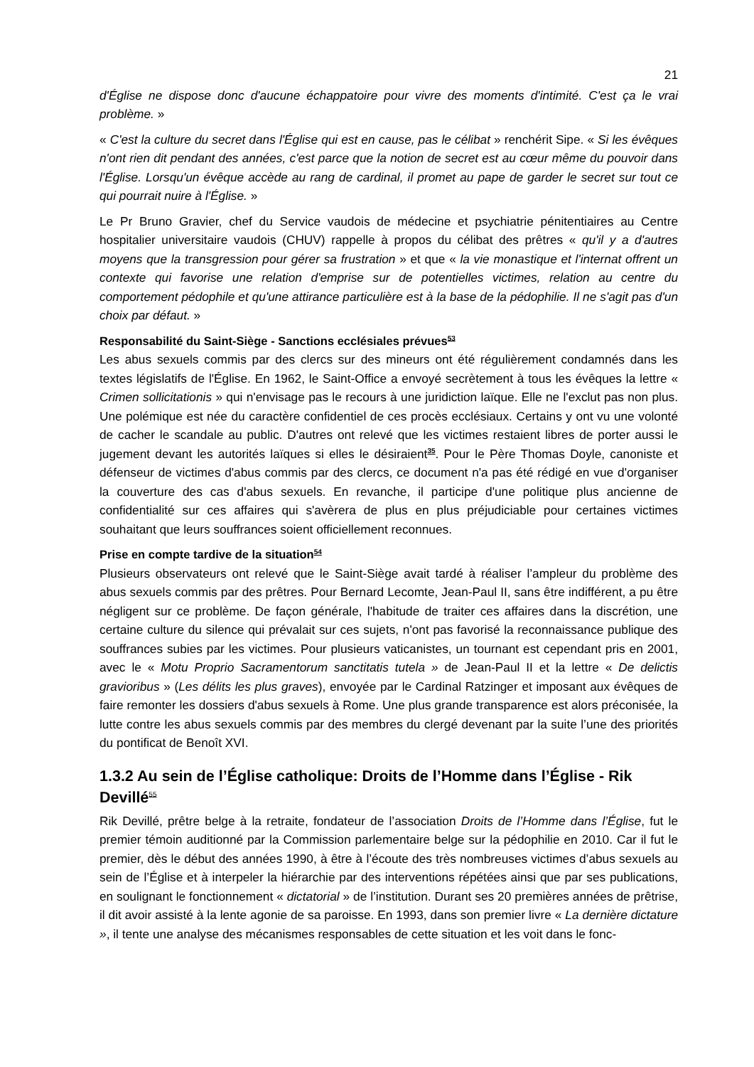21
d'Église ne dispose donc d'aucune échappatoire pour vivre des moments d'intimité. C'est ça le vrai problème. »
« C'est la culture du secret dans l'Église qui est en cause, pas le célibat » renchérit Sipe. « Si les évêques n'ont rien dit pendant des années, c'est parce que la notion de secret est au cœur même du pouvoir dans l'Église. Lorsqu'un évêque accède au rang de cardinal, il promet au pape de garder le secret sur tout ce qui pourrait nuire à l'Église. »
Le Pr Bruno Gravier, chef du Service vaudois de médecine et psychiatrie pénitentiaires au Centre hospitalier universitaire vaudois (CHUV) rappelle à propos du célibat des prêtres « qu'il y a d'autres moyens que la transgression pour gérer sa frustration » et que « la vie monastique et l'internat offrent un contexte qui favorise une relation d'emprise sur de potentielles victimes, relation au centre du comportement pédophile et qu'une attirance particulière est à la base de la pédophilie. Il ne s'agit pas d'un choix par défaut. »
Responsabilité du Saint-Siège - Sanctions ecclésiales prévues<sup>53</sup>
Les abus sexuels commis par des clercs sur des mineurs ont été régulièrement condamnés dans les textes législatifs de l'Église. En 1962, le Saint-Office a envoyé secrètement à tous les évêques la lettre « Crimen sollicitationis » qui n'envisage pas le recours à une juridiction laïque. Elle ne l'exclut pas non plus. Une polémique est née du caractère confidentiel de ces procès ecclésiaux. Certains y ont vu une volonté de cacher le scandale au public. D'autres ont relevé que les victimes restaient libres de porter aussi le jugement devant les autorités laïques si elles le désiraient<sup>35</sup>. Pour le Père Thomas Doyle, canoniste et défenseur de victimes d'abus commis par des clercs, ce document n'a pas été rédigé en vue d'organiser la couverture des cas d'abus sexuels. En revanche, il participe d'une politique plus ancienne de confidentialité sur ces affaires qui s'avèrera de plus en plus préjudiciable pour certaines victimes souhaitant que leurs souffrances soient officiellement reconnues.
Prise en compte tardive de la situation<sup>54</sup>
Plusieurs observateurs ont relevé que le Saint-Siège avait tardé à réaliser l’ampleur du problème des abus sexuels commis par des prêtres. Pour Bernard Lecomte, Jean-Paul II, sans être indifférent, a pu être négligent sur ce problème. De façon générale, l'habitude de traiter ces affaires dans la discrétion, une certaine culture du silence qui prévalait sur ces sujets, n'ont pas favorisé la reconnaissance publique des souffrances subies par les victimes. Pour plusieurs vaticanistes, un tournant est cependant pris en 2001, avec le « Motu Proprio Sacramentorum sanctitatis tutela » de Jean-Paul II et la lettre « De delictis gravioribus » (Les délits les plus graves), envoyée par le Cardinal Ratzinger et imposant aux évêques de faire remonter les dossiers d'abus sexuels à Rome. Une plus grande transparence est alors préconisée, la lutte contre les abus sexuels commis par des membres du clergé devenant par la suite l’une des priorités du pontificat de Benoît XVI.
1.3.2 Au sein de l’Église catholique: Droits de l’Homme dans l’Église - Rik Devillé<sup>55</sup>
Rik Devillé, prêtre belge à la retraite, fondateur de l’association Droits de l’Homme dans l’Église, fut le premier témoin auditionné par la Commission parlementaire belge sur la pédophilie en 2010. Car il fut le premier, dès le début des années 1990, à être à l’écoute des très nombreuses victimes d’abus sexuels au sein de l’Église et à interpeler la hiérarchie par des interventions répétées ainsi que par ses publications, en soulignant le fonctionnement « dictatorial » de l’institution. Durant ses 20 premières années de prêtrise, il dit avoir assisté à la lente agonie de sa paroisse. En 1993, dans son premier livre « La dernière dictature », il tente une analyse des mécanismes responsables de cette situation et les voit dans le fonc-